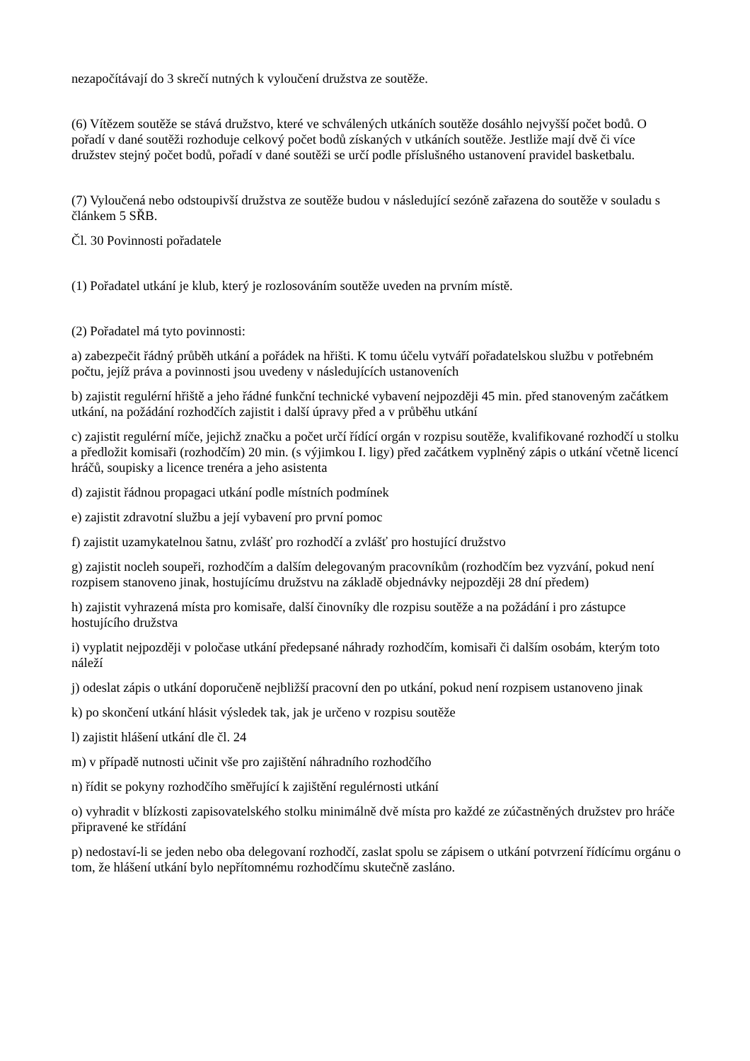nezapočítávají do 3 skrečí nutných k vyloučení družstva ze soutěže.
(6) Vítězem soutěže se stává družstvo, které ve schválených utkáních soutěže dosáhlo nejvyšší počet bodů. O pořadí v dané soutěži rozhoduje celkový počet bodů získaných v utkáních soutěže. Jestliže mají dvě či více družstev stejný počet bodů, pořadí v dané soutěži se určí podle příslušného ustanovení pravidel basketbalu.
(7) Vyloučená nebo odstoupivší družstva ze soutěže budou v následující sezóně zařazena do soutěže v souladu s článkem 5 SŘB.
Čl. 30 Povinnosti pořadatele
(1) Pořadatel utkání je klub, který je rozlosováním soutěže uveden na prvním místě.
(2) Pořadatel má tyto povinnosti:
a) zabezpečit řádný průběh utkání a pořádek na hřišti. K tomu účelu vytváří pořadatelskou službu v potřebném počtu, jejíž práva a povinnosti jsou uvedeny v následujících ustanoveních
b) zajistit regulérní hřiště a jeho řádné funkční technické vybavení nejpozději 45 min. před stanoveným začátkem utkání, na požádání rozhodčích zajistit i další úpravy před a v průběhu utkání
c) zajistit regulérní míče, jejichž značku a počet určí řídící orgán v rozpisu soutěže, kvalifikované rozhodčí u stolku a předložit komisaři (rozhodčím) 20 min. (s výjimkou I. ligy) před začátkem vyplněný zápis o utkání včetně licencí hráčů, soupisky a licence trenéra a jeho asistenta
d) zajistit řádnou propagaci utkání podle místních podmínek
e) zajistit zdravotní službu a její vybavení pro první pomoc
f) zajistit uzamykatelnou šatnu, zvlášť pro rozhodčí a zvlášť pro hostující družstvo
g) zajistit nocleh soupeři, rozhodčím a dalším delegovaným pracovníkům (rozhodčím bez vyzvání, pokud není rozpisem stanoveno jinak, hostujícímu družstvu na základě objednávky nejpozději 28 dní předem)
h) zajistit vyhrazená místa pro komisaře, další činovníky dle rozpisu soutěže a na požádání i pro zástupce hostujícího družstva
i) vyplatit nejpozději v poločase utkání předepsané náhrady rozhodčím, komisaři či dalším osobám, kterým toto náleží
j) odeslat zápis o utkání doporučeně nejbližší pracovní den po utkání, pokud není rozpisem ustanoveno jinak
k) po skončení utkání hlásit výsledek tak, jak je určeno v rozpisu soutěže
l) zajistit hlášení utkání dle čl. 24
m) v případě nutnosti učinit vše pro zajištění náhradního rozhodčího
n) řídit se pokyny rozhodčího směřující k zajištění regulérnosti utkání
o) vyhradit v blízkosti zapisovatelského stolku minimálně dvě místa pro každé ze zúčastněných družstev pro hráče připravené ke střídání
p) nedostaví-li se jeden nebo oba delegovaní rozhodčí, zaslat spolu se zápisem o utkání potvrzení řídícímu orgánu o tom, že hlášení utkání bylo nepřítomnému rozhodčímu skutečně zasláno.